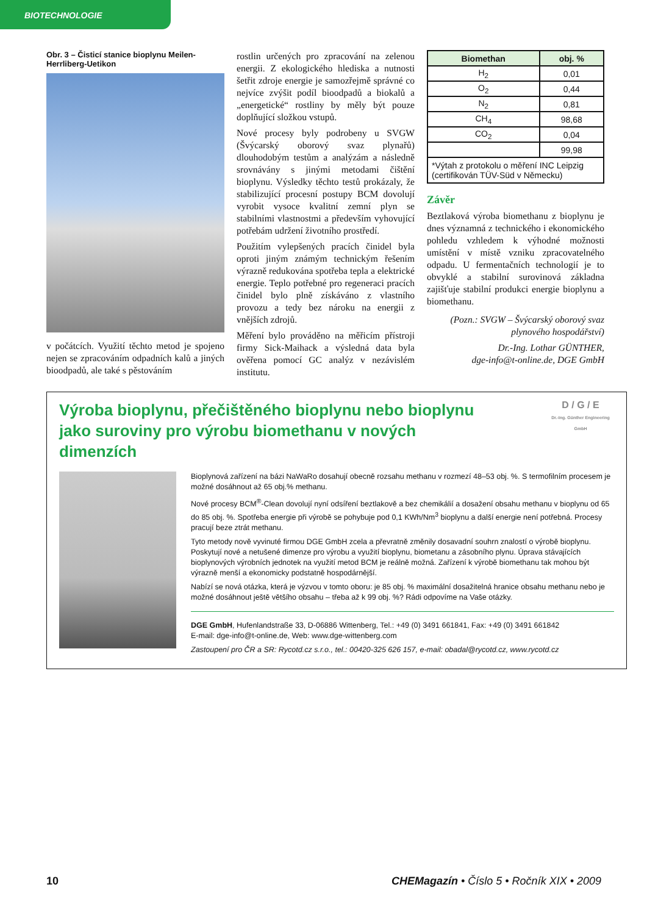BIOTECHNOLOGIE
Obr. 3 – Čisticí stanice bioplynu Meilen-Herrliberg-Uetikon
v počátcích. Využití těchto metod je spojeno nejen se zpracováním odpadních kalů a jiných bioodpadů, ale také s pěstováním
rostlin určených pro zpracování na zelenou energii. Z ekologického hlediska a nutnosti šetřit zdroje energie je samozřejmě správné co nejvíce zvýšit podíl bioodpadů a biokalů a „energetické“ rostliny by měly být pouze doplňující složkou vstupů.
Nové procesy byly podrobeny u SVGW (Švýcarský oborový svaz plynařů) dlouhodobým testům a analýzám a následně srovnávány s jinými metodami čištění bioplynu. Výsledky těchto testů prokázaly, že stabilizující procesní postupy BCM dovolují vyrobit vysoce kvalitní zemní plyn se stabilními vlastnostmi a především vyhovující potřebám udržení životního prostředí.
Použitím vylepšených pracích činidel byla oproti jiným známým technickým řešením výrazně redukována spotřeba tepla a elektrické energie. Teplo potřebné pro regeneraci pracích činidel bylo plně získáváno z vlastního provozu a tedy bez nároku na energii z vnějších zdrojů.
Měření bylo prováděno na měřicím přístroji firmy Sick-Maihack a výsledná data byla ověřena pomocí GC analýz v nezávislém institutu.
| Biomethan | obj. % |
| --- | --- |
| H<sub>2</sub> | 0,01 |
| O<sub>2</sub> | 0,44 |
| N<sub>2</sub> | 0,81 |
| CH<sub>4</sub> | 98,68 |
| CO<sub>2</sub> | 0,04 |
| | 99,98 |
| *Výtah z protokolu o měření INC Leipzig (certifikován TÜV-Süd v Německu) | |
Závěr
Beztlaková výroba biomethanu z bioplynu je dnes významná z technického i ekonomického pohledu vzhledem k výhodné možnosti umístění v místě vzniku zpracovatelného odpadu. U fermentačních technologií je to obvyklé a stabilní surovinová základna zajišťuje stabilní produkci energie bioplynu a biomethanu.
(Pozn.: SVGW – Švýcarský oborový svaz plynového hospodářství)
Dr.-Ing. Lothar GÜNTHER,
dge-info@t-online.de, DGE GmbH
D / G / E
Dr.-Ing. Günther Engineering GmbH
Výroba bioplynu, přečištěného bioplynu nebo bioplynu jako suroviny pro výrobu biomethanu v nových dimenzích
Bioplynová zařízení na bázi NaWaRo dosahují obecně rozsahu methanu v rozmezí 48–53 obj. %. S termofilním procesem je možné dosáhnout až 65 obj.% methanu.
Nové procesy BCM<sup>®</sup>-Clean dovolují nyní odsíření beztlakově a bez chemikálií a dosažení obsahu methanu v bioplynu od 65 do 85 obj. %. Spotřeba energie při výrobě se pohybuje pod 0,1 KWh/Nm<sup>3</sup> bioplynu a další energie není potřebná. Procesy pracují beze ztrát methanu.
Tyto metody nově vyvinuté firmou DGE GmbH zcela a převratně změnily dosavadní souhrn znalostí o výrobě bioplynu. Poskytují nové a netušené dimenze pro výrobu a využití bioplynu, biometanu a zásobního plynu. Úprava stávajících bioplynových výrobních jednotek na využití metod BCM je reálně možná. Zařízení k výrobě biomethanu tak mohou být výrazně menší a ekonomicky podstatně hospodárnější.
Nabízí se nová otázka, která je výzvou v tomto oboru: je 85 obj. % maximální dosažitelná hranice obsahu methanu nebo je možné dosáhnout ještě většího obsahu – třeba až k 99 obj. %? Rádi odpovíme na Vaše otázky.
DGE GmbH, Hufenlandstraße 33, D-06886 Wittenberg, Tel.: +49 (0) 3491 661841, Fax: +49 (0) 3491 661842
E-mail: dge-info@t-online.de, Web: www.dge-wittenberg.com
Zastoupení pro ČR a SR: Rycotd.cz s.r.o., tel.: 00420-325 626 157, e-mail: obadal@rycotd.cz, www.rycotd.cz
10 CHEMagazín • Číslo 5 • Ročník XIX • 2009